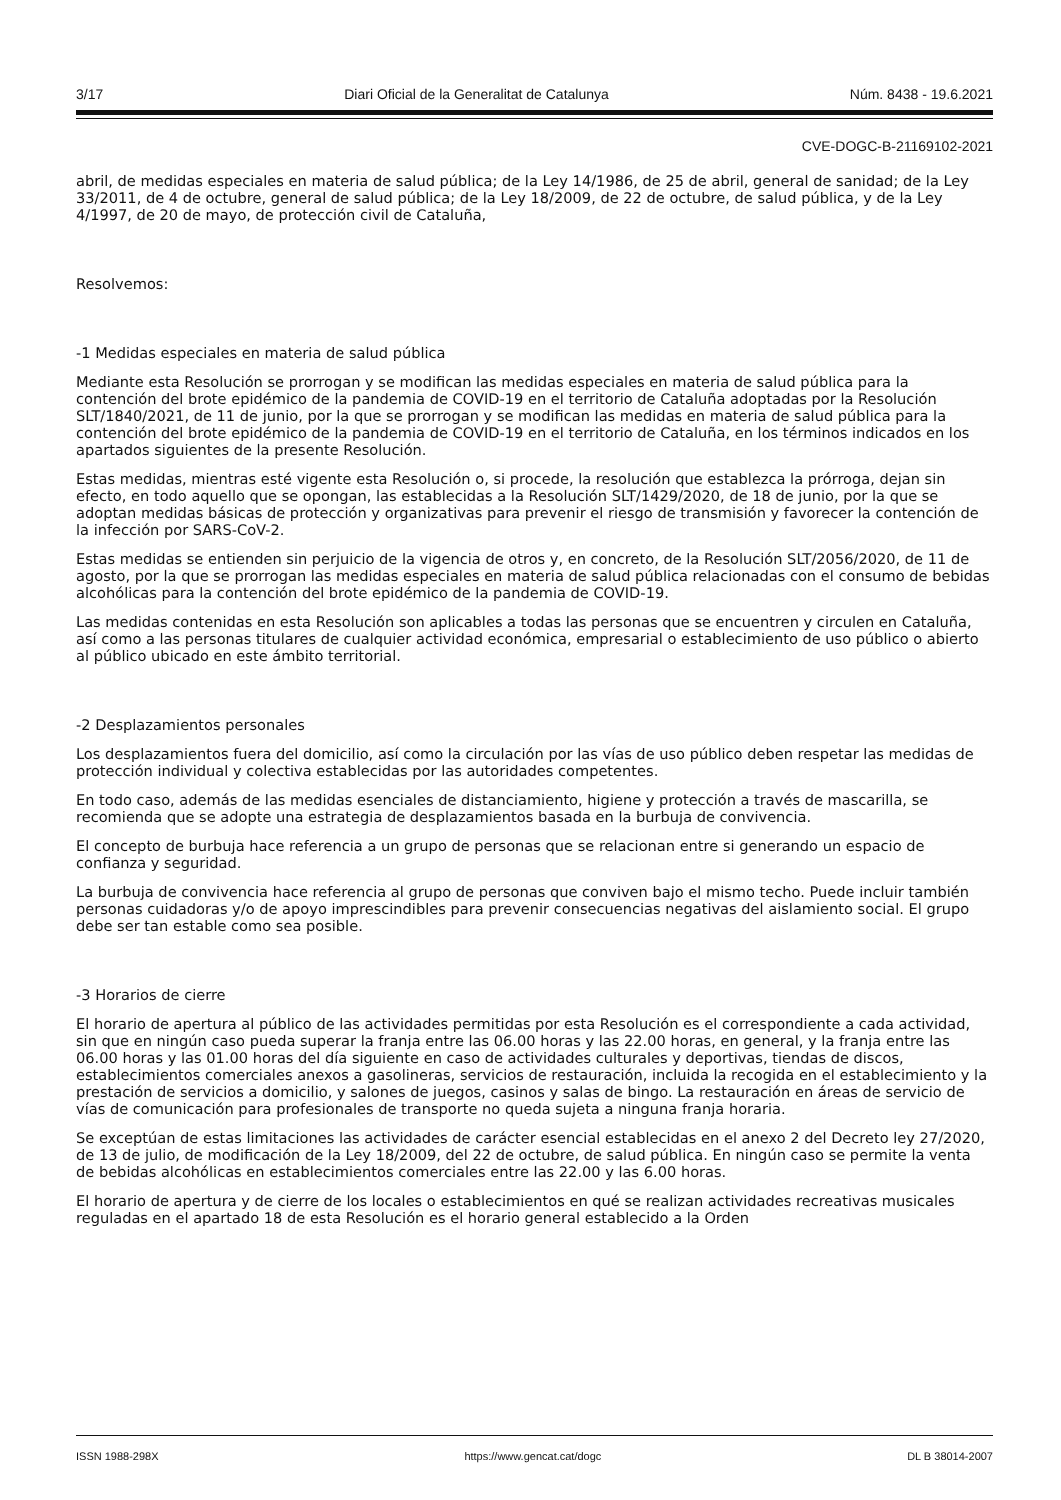3/17 Diari Oficial de la Generalitat de Catalunya Núm. 8438 - 19.6.2021
CVE-DOGC-B-21169102-2021
abril, de medidas especiales en materia de salud pública; de la Ley 14/1986, de 25 de abril, general de sanidad; de la Ley 33/2011, de 4 de octubre, general de salud pública; de la Ley 18/2009, de 22 de octubre, de salud pública, y de la Ley 4/1997, de 20 de mayo, de protección civil de Cataluña,
Resolvemos:
-1 Medidas especiales en materia de salud pública
Mediante esta Resolución se prorrogan y se modifican las medidas especiales en materia de salud pública para la contención del brote epidémico de la pandemia de COVID-19 en el territorio de Cataluña adoptadas por la Resolución SLT/1840/2021, de 11 de junio, por la que se prorrogan y se modifican las medidas en materia de salud pública para la contención del brote epidémico de la pandemia de COVID-19 en el territorio de Cataluña, en los términos indicados en los apartados siguientes de la presente Resolución.
Estas medidas, mientras esté vigente esta Resolución o, si procede, la resolución que establezca la prórroga, dejan sin efecto, en todo aquello que se opongan, las establecidas a la Resolución SLT/1429/2020, de 18 de junio, por la que se adoptan medidas básicas de protección y organizativas para prevenir el riesgo de transmisión y favorecer la contención de la infección por SARS-CoV-2.
Estas medidas se entienden sin perjuicio de la vigencia de otros y, en concreto, de la Resolución SLT/2056/2020, de 11 de agosto, por la que se prorrogan las medidas especiales en materia de salud pública relacionadas con el consumo de bebidas alcohólicas para la contención del brote epidémico de la pandemia de COVID-19.
Las medidas contenidas en esta Resolución son aplicables a todas las personas que se encuentren y circulen en Cataluña, así como a las personas titulares de cualquier actividad económica, empresarial o establecimiento de uso público o abierto al público ubicado en este ámbito territorial.
-2 Desplazamientos personales
Los desplazamientos fuera del domicilio, así como la circulación por las vías de uso público deben respetar las medidas de protección individual y colectiva establecidas por las autoridades competentes.
En todo caso, además de las medidas esenciales de distanciamiento, higiene y protección a través de mascarilla, se recomienda que se adopte una estrategia de desplazamientos basada en la burbuja de convivencia.
El concepto de burbuja hace referencia a un grupo de personas que se relacionan entre si generando un espacio de confianza y seguridad.
La burbuja de convivencia hace referencia al grupo de personas que conviven bajo el mismo techo. Puede incluir también personas cuidadoras y/o de apoyo imprescindibles para prevenir consecuencias negativas del aislamiento social. El grupo debe ser tan estable como sea posible.
-3 Horarios de cierre
El horario de apertura al público de las actividades permitidas por esta Resolución es el correspondiente a cada actividad, sin que en ningún caso pueda superar la franja entre las 06.00 horas y las 22.00 horas, en general, y la franja entre las 06.00 horas y las 01.00 horas del día siguiente en caso de actividades culturales y deportivas, tiendas de discos, establecimientos comerciales anexos a gasolineras, servicios de restauración, incluida la recogida en el establecimiento y la prestación de servicios a domicilio, y salones de juegos, casinos y salas de bingo. La restauración en áreas de servicio de vías de comunicación para profesionales de transporte no queda sujeta a ninguna franja horaria.
Se exceptúan de estas limitaciones las actividades de carácter esencial establecidas en el anexo 2 del Decreto ley 27/2020, de 13 de julio, de modificación de la Ley 18/2009, del 22 de octubre, de salud pública. En ningún caso se permite la venta de bebidas alcohólicas en establecimientos comerciales entre las 22.00 y las 6.00 horas.
El horario de apertura y de cierre de los locales o establecimientos en qué se realizan actividades recreativas musicales reguladas en el apartado 18 de esta Resolución es el horario general establecido a la Orden
ISSN 1988-298X https://www.gencat.cat/dogc DL B 38014-2007